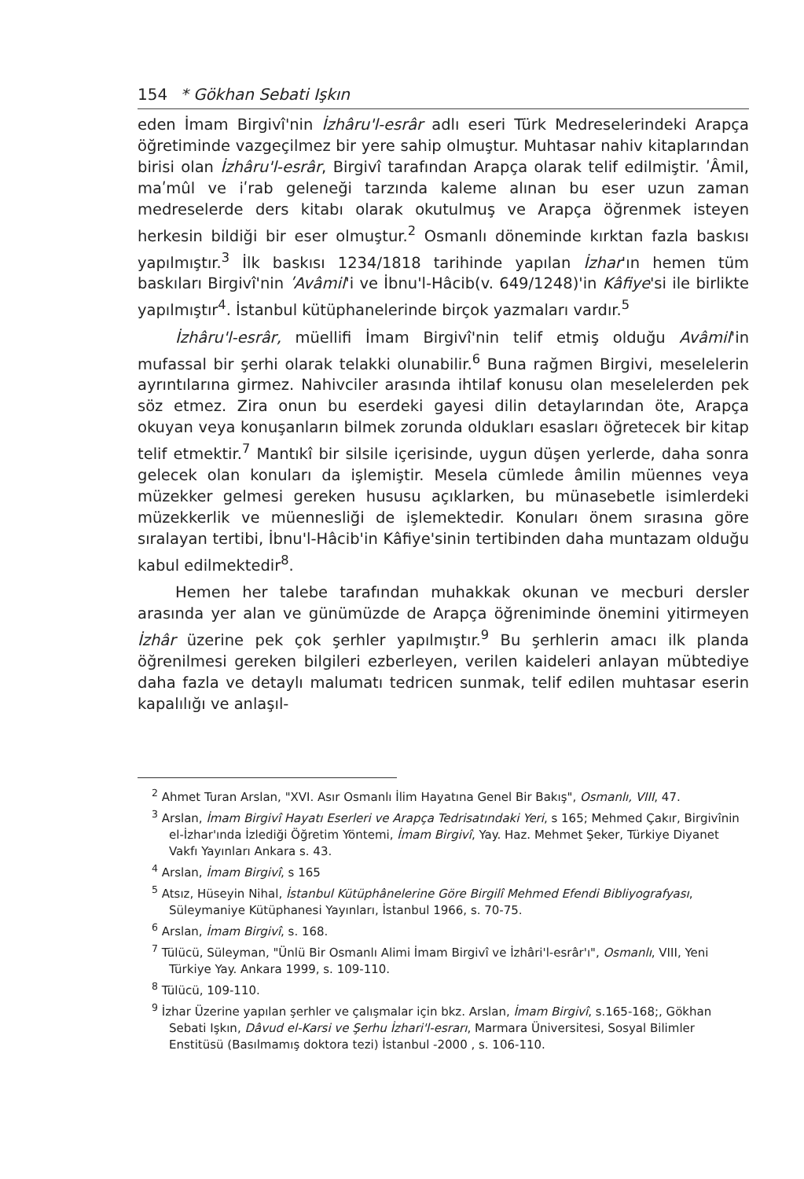154 * Gökhan Sebati Işkın
eden İmam Birgivî'nin İzhâru'l-esrâr adlı eseri Türk Medreselerindeki Arapça öğretiminde vazgeçilmez bir yere sahip olmuştur. Muhtasar nahiv kitaplarından birisi olan İzhâru'l-esrâr, Birgivî tarafından Arapça olarak telif edilmiştir. ʹÂmil, maʹmûl ve iʹrab geleneği tarzında kaleme alınan bu eser uzun zaman medreselerde ders kitabı olarak okutulmuş ve Arapça öğrenmek isteyen herkesin bildiği bir eser olmuştur.<sup>2</sup> Osmanlı döneminde kırktan fazla baskısı yapılmıştır.<sup>3</sup> İlk baskısı 1234/1818 tarihinde yapılan İzhar'ın hemen tüm baskıları Birgivî'nin ʹAvâmil'i ve İbnu'l-Hâcib(v. 649/1248)'in Kâfiye'si ile birlikte yapılmıştır<sup>4</sup>. İstanbul kütüphanelerinde birçok yazmaları vardır.<sup>5</sup>
İzhâru'l-esrâr, müellifi İmam Birgivî'nin telif etmiş olduğu Avâmil'in mufassal bir şerhi olarak telakki olunabilir.<sup>6</sup> Buna rağmen Birgivi, meselelerin ayrıntılarına girmez. Nahivciler arasında ihtilaf konusu olan meselelerden pek söz etmez. Zira onun bu eserdeki gayesi dilin detaylarından öte, Arapça okuyan veya konuşanların bilmek zorunda oldukları esasları öğretecek bir kitap telif etmektir.<sup>7</sup> Mantıkî bir silsile içerisinde, uygun düşen yerlerde, daha sonra gelecek olan konuları da işlemiştir. Mesela cümlede âmilin müennes veya müzekker gelmesi gereken hususu açıklarken, bu münasebetle isimlerdeki müzekkerlik ve müennesliği de işlemektedir. Konuları önem sırasına göre sıralayan tertibi, İbnu'l-Hâcib'in Kâfiye'sinin tertibinden daha muntazam olduğu kabul edilmektedir<sup>8</sup>.
Hemen her talebe tarafından muhakkak okunan ve mecburi dersler arasında yer alan ve günümüzde de Arapça öğreniminde önemini yitirmeyen İzhâr üzerine pek çok şerhler yapılmıştır.<sup>9</sup> Bu şerhlerin amacı ilk planda öğrenilmesi gereken bilgileri ezberleyen, verilen kaideleri anlayan mübtediye daha fazla ve detaylı malumatı tedricen sunmak, telif edilen muhtasar eserin kapalılığı ve anlaşıl-
<sup>2</sup> Ahmet Turan Arslan, "XVI. Asır Osmanlı İlim Hayatına Genel Bir Bakış", Osmanlı, VIII, 47.
<sup>3</sup> Arslan, İmam Birgivî Hayatı Eserleri ve Arapça Tedrisatındaki Yeri, s 165; Mehmed Çakır, Birgivînin el-İzhar'ında İzlediği Öğretim Yöntemi, İmam Birgivî, Yay. Haz. Mehmet Şeker, Türkiye Diyanet Vakfı Yayınları Ankara s. 43.
<sup>4</sup> Arslan, İmam Birgivî, s 165
<sup>5</sup> Atsız, Hüseyin Nihal, İstanbul Kütüphânelerine Göre Birgilî Mehmed Efendi Bibliyografyası, Süleymaniye Kütüphanesi Yayınları, İstanbul 1966, s. 70-75.
<sup>6</sup> Arslan, İmam Birgivî, s. 168.
<sup>7</sup> Tülücü, Süleyman, "Ünlü Bir Osmanlı Alimi İmam Birgivî ve İzhâri'l-esrâr'ı", Osmanlı, VIII, Yeni Türkiye Yay. Ankara 1999, s. 109-110.
<sup>8</sup> Tülücü, 109-110.
<sup>9</sup> İzhar Üzerine yapılan şerhler ve çalışmalar için bkz. Arslan, İmam Birgivî, s.165-168;, Gökhan Sebati Işkın, Dâvud el-Karsi ve Şerhu İzhari'l-esrarı, Marmara Üniversitesi, Sosyal Bilimler Enstitüsü (Basılmamış doktora tezi) İstanbul -2000 , s. 106-110.